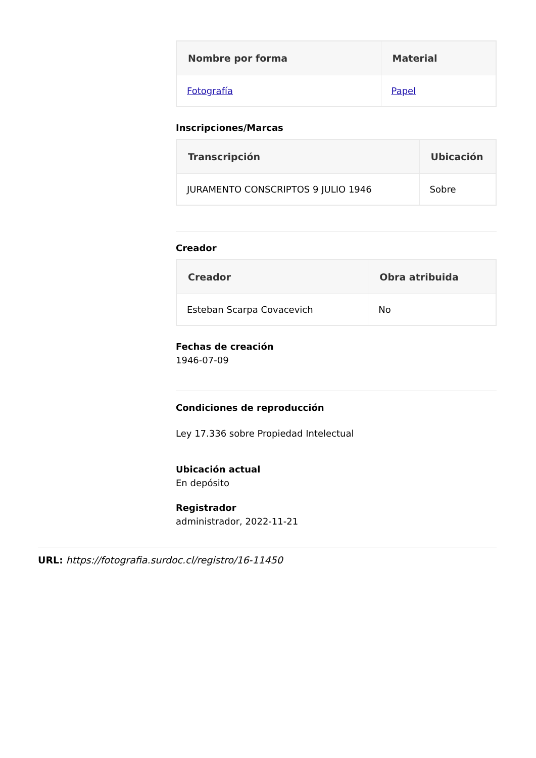| Nombre por forma | Material |
| --- | --- |
| Fotografía | Papel |
Inscripciones/Marcas
| Transcripción | Ubicación |
| --- | --- |
| JURAMENTO CONSCRIPTOS 9 JULIO 1946 | Sobre |
Creador
| Creador | Obra atribuida |
| --- | --- |
| Esteban Scarpa Covacevich | No |
Fechas de creación
1946-07-09
Condiciones de reproducción
Ley 17.336 sobre Propiedad Intelectual
Ubicación actual
En depósito
Registrador
administrador, 2022-11-21
URL: https://fotografia.surdoc.cl/registro/16-11450